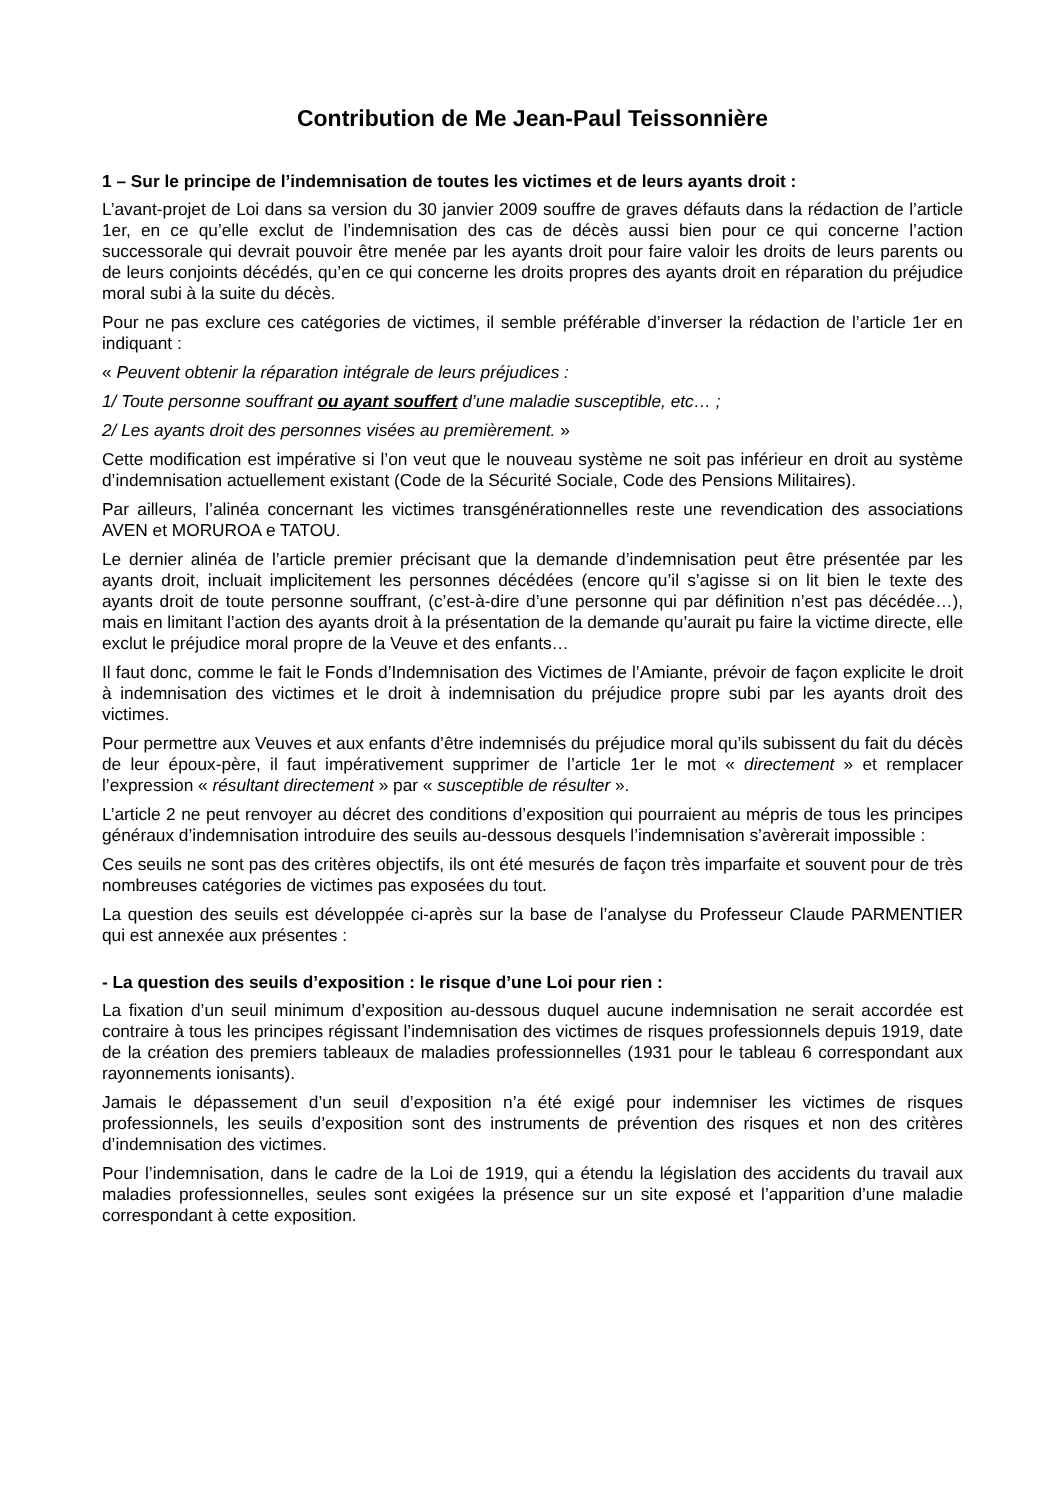Contribution de Me Jean-Paul Teissonnière
1 – Sur le principe de l’indemnisation de toutes les victimes et de leurs ayants droit :
L’avant-projet de Loi dans sa version du 30 janvier 2009 souffre de graves défauts dans la rédaction de l’article 1er, en ce qu’elle exclut de l’indemnisation des cas de décès aussi bien pour ce qui concerne l’action successorale qui devrait pouvoir être menée par les ayants droit pour faire valoir les droits de leurs parents ou de leurs conjoints décédés, qu’en ce qui concerne les droits propres des ayants droit en réparation du préjudice moral subi à la suite du décès.
Pour ne pas exclure ces catégories de victimes, il semble préférable d’inverser la rédaction de l’article 1er en indiquant :
« Peuvent obtenir la réparation intégrale de leurs préjudices :
1/ Toute personne souffrant ou ayant souffert d’une maladie susceptible, etc… ;
2/ Les ayants droit des personnes visées au premièrement. »
Cette modification est impérative si l’on veut que le nouveau système ne soit pas inférieur en droit au système d’indemnisation actuellement existant (Code de la Sécurité Sociale, Code des Pensions Militaires).
Par ailleurs, l’alinéa concernant les victimes transgénérationnelles reste une revendication des associations AVEN et MORUROA e TATOU.
Le dernier alinéa de l’article premier précisant que la demande d’indemnisation peut être présentée par les ayants droit, incluait implicitement les personnes décédées (encore qu’il s’agisse si on lit bien le texte des ayants droit de toute personne souffrant, (c’est-à-dire d’une personne qui par définition n’est pas décédée…), mais en limitant l’action des ayants droit à la présentation de la demande qu’aurait pu faire la victime directe, elle exclut le préjudice moral propre de la Veuve et des enfants…
Il faut donc, comme le fait le Fonds d’Indemnisation des Victimes de l’Amiante, prévoir de façon explicite le droit à indemnisation des victimes et le droit à indemnisation du préjudice propre subi par les ayants droit des victimes.
Pour permettre aux Veuves et aux enfants d’être indemnisés du préjudice moral qu’ils subissent du fait du décès de leur époux-père, il faut impérativement supprimer de l’article 1er le mot « directement » et remplacer l’expression « résultant directement » par « susceptible de résulter ».
L’article 2 ne peut renvoyer au décret des conditions d’exposition qui pourraient au mépris de tous les principes généraux d’indemnisation introduire des seuils au-dessous desquels l’indemnisation s’avèrerait impossible :
Ces seuils ne sont pas des critères objectifs, ils ont été mesurés de façon très imparfaite et souvent pour de très nombreuses catégories de victimes pas exposées du tout.
La question des seuils est développée ci-après sur la base de l’analyse du Professeur Claude PARMENTIER qui est annexée aux présentes :
- La question des seuils d’exposition : le risque d’une Loi pour rien :
La fixation d’un seuil minimum d’exposition au-dessous duquel aucune indemnisation ne serait accordée est contraire à tous les principes régissant l’indemnisation des victimes de risques professionnels depuis 1919, date de la création des premiers tableaux de maladies professionnelles (1931 pour le tableau 6 correspondant aux rayonnements ionisants).
Jamais le dépassement d’un seuil d’exposition n’a été exigé pour indemniser les victimes de risques professionnels, les seuils d’exposition sont des instruments de prévention des risques et non des critères d’indemnisation des victimes.
Pour l’indemnisation, dans le cadre de la Loi de 1919, qui a étendu la législation des accidents du travail aux maladies professionnelles, seules sont exigées la présence sur un site exposé et l’apparition d’une maladie correspondant à cette exposition.